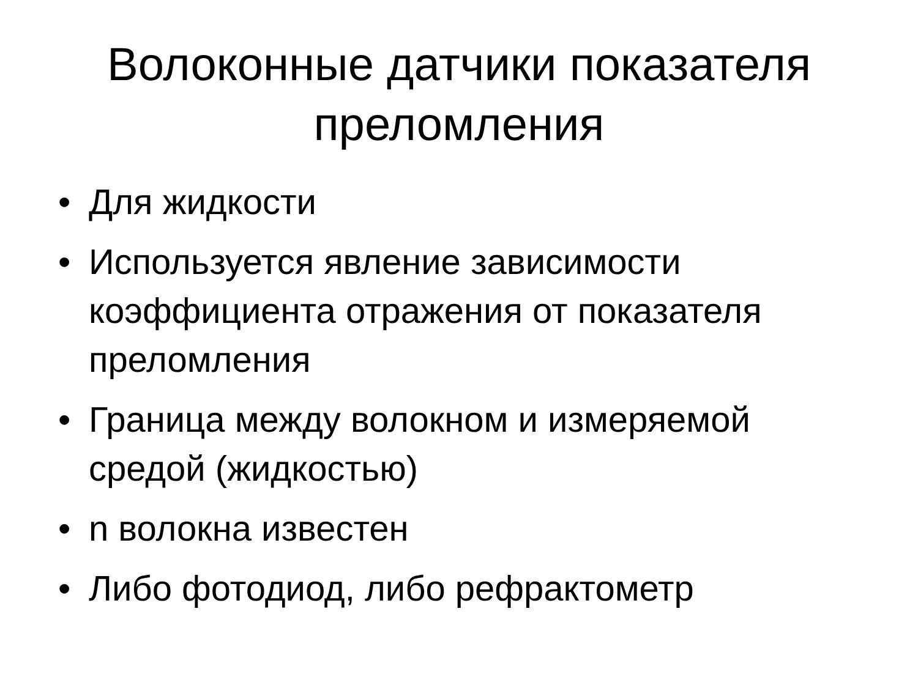Волоконные датчики показателя
преломления
• Для жидкости
• Используется явление зависимости коэффициента отражения от показателя преломления
• Граница между волокном и измеряемой средой (жидкостью)
• n волокна известен
• Либо фотодиод, либо рефрактометр